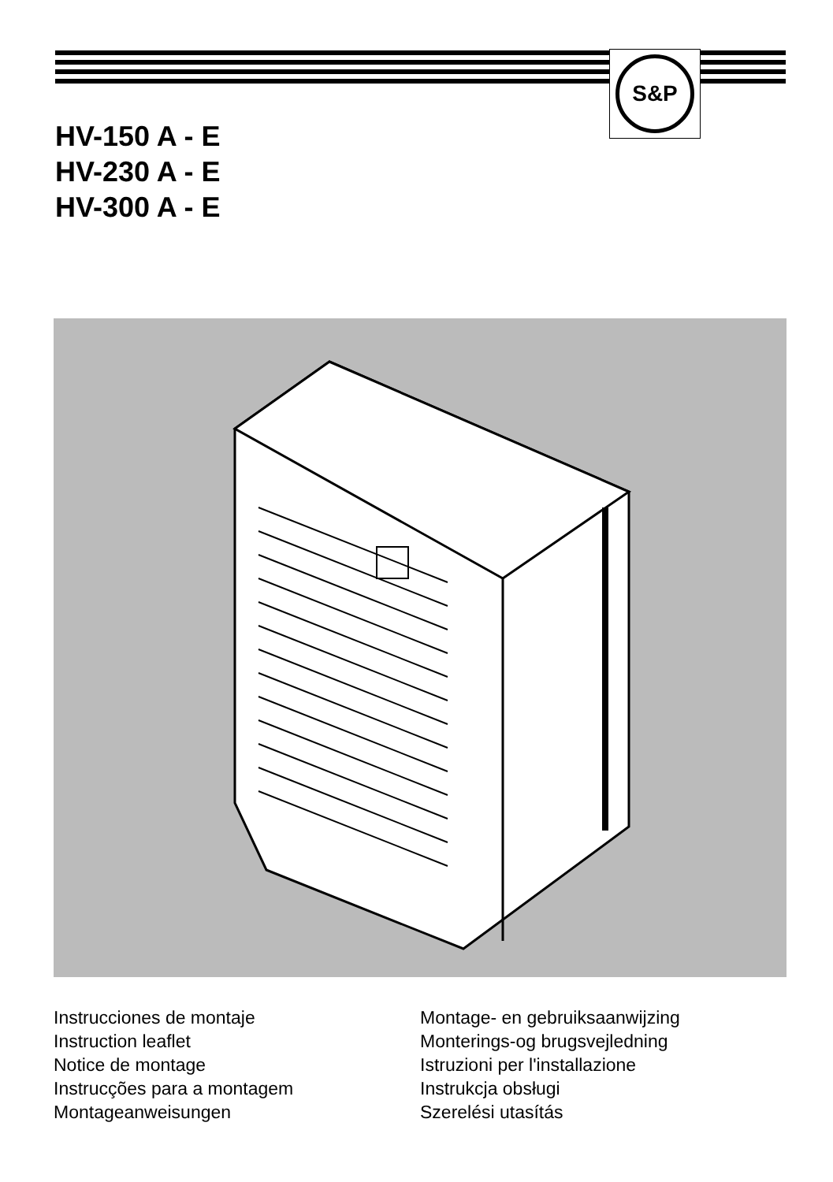S&P
HV-150 A - E
HV-230 A - E
HV-300 A - E
Instrucciones de montaje
Instruction leaflet
Notice de montage
Instrucções para a montagem
Montageanweisungen
Montage- en gebruiksaanwijzing
Monterings-og brugsvejledning
Istruzioni per l'installazione
Instrukcja obsługi
Szerelési utasítás